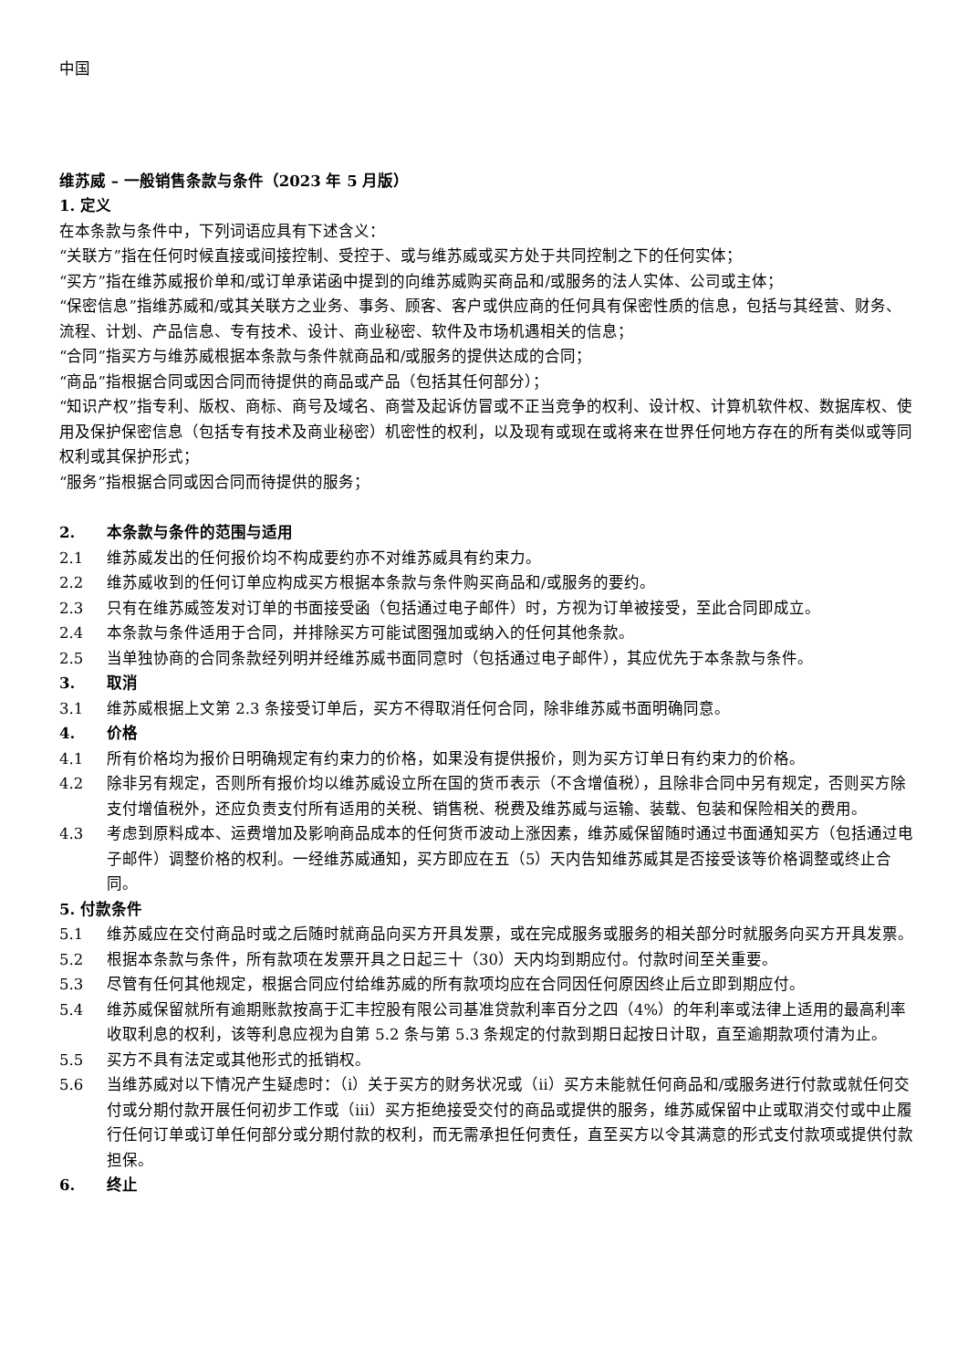中国
维苏威 – 一般销售条款与条件（2023 年 5 月版）
1. 定义
在本条款与条件中，下列词语应具有下述含义：
“关联方”指在任何时候直接或间接控制、受控于、或与维苏威或买方处于共同控制之下的任何实体；
“买方”指在维苏威报价单和/或订单承诺函中提到的向维苏威购买商品和/或服务的法人实体、公司或主体；
“保密信息”指维苏威和/或其关联方之业务、事务、顾客、客户或供应商的任何具有保密性质的信息，包括与其经营、财务、流程、计划、产品信息、专有技术、设计、商业秘密、软件及市场机遇相关的信息；
“合同”指买方与维苏威根据本条款与条件就商品和/或服务的提供达成的合同；
“商品”指根据合同或因合同而待提供的商品或产品（包括其任何部分）；
“知识产权”指专利、版权、商标、商号及域名、商誉及起诉仿冒或不正当竞争的权利、设计权、计算机软件权、数据库权、使用及保护保密信息（包括专有技术及商业秘密）机密性的权利，以及现有或现在或将来在世界任何地方存在的所有类似或等同权利或其保护形式；
“服务”指根据合同或因合同而待提供的服务；
2. 本条款与条件的范围与适用
2.1 维苏威发出的任何报价均不构成要约亦不对维苏威具有约束力。
2.2 维苏威收到的任何订单应构成买方根据本条款与条件购买商品和/或服务的要约。
2.3 只有在维苏威签发对订单的书面接受函（包括通过电子邮件）时，方视为订单被接受，至此合同即成立。
2.4 本条款与条件适用于合同，并排除买方可能试图强加或纳入的任何其他条款。
2.5 当单独协商的合同条款经列明并经维苏威书面同意时（包括通过电子邮件），其应优先于本条款与条件。
3. 取消
3.1 维苏威根据上文第 2.3 条接受订单后，买方不得取消任何合同，除非维苏威书面明确同意。
4. 价格
4.1 所有价格均为报价日明确规定有约束力的价格，如果没有提供报价，则为买方订单日有约束力的价格。
4.2 除非另有规定，否则所有报价均以维苏威设立所在国的货币表示（不含增值税），且除非合同中另有规定，否则买方除支付增值税外，还应负责支付所有适用的关税、销售税、税费及维苏威与运输、装载、包装和保险相关的费用。
4.3 考虑到原料成本、运费增加及影响商品成本的任何货币波动上涨因素，维苏威保留随时通过书面通知买方（包括通过电子邮件）调整价格的权利。一经维苏威通知，买方即应在五（5）天内告知维苏威其是否接受该等价格调整或终止合同。
5. 付款条件
5.1 维苏威应在交付商品时或之后随时就商品向买方开具发票，或在完成服务或服务的相关部分时就服务向买方开具发票。
5.2 根据本条款与条件，所有款项在发票开具之日起三十（30）天内均到期应付。付款时间至关重要。
5.3 尽管有任何其他规定，根据合同应付给维苏威的所有款项均应在合同因任何原因终止后立即到期应付。
5.4 维苏威保留就所有逾期账款按高于汇丰控股有限公司基准贷款利率百分之四（4%）的年利率或法律上适用的最高利率收取利息的权利，该等利息应视为自第 5.2 条与第 5.3 条规定的付款到期日起按日计取，直至逾期款项付清为止。
5.5 买方不具有法定或其他形式的抵销权。
5.6 当维苏威对以下情况产生疑虑时：（i）关于买方的财务状况或（ii）买方未能就任何商品和/或服务进行付款或就任何交付或分期付款开展任何初步工作或（iii）买方拒绝接受交付的商品或提供的服务，维苏威保留中止或取消交付或中止履行任何订单或订单任何部分或分期付款的权利，而无需承担任何责任，直至买方以令其满意的形式支付款项或提供付款担保。
6. 终止